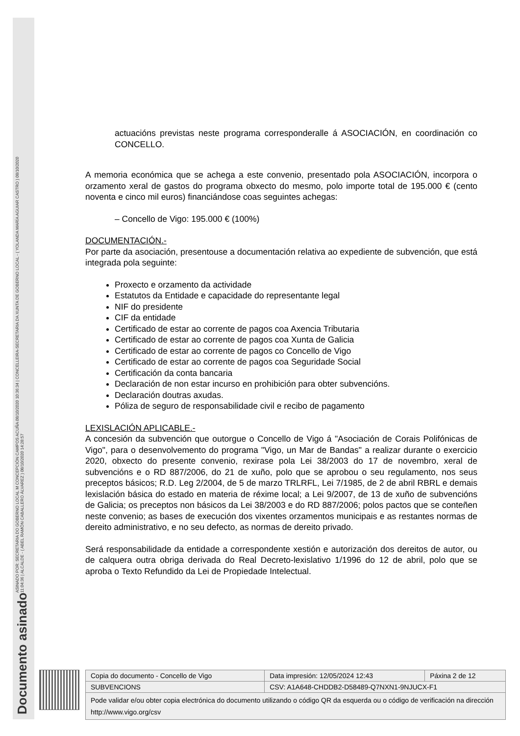Documento asinado ASINADO POR: SECRETARIA DO GOBERNO LOCAL M CONCEPCIÓN CAMPOS ACUÑA 08/10/2020 10:36:34 | CONCELLEIRA-SECRETARIA DA XUNTA DE GOBERNO LOCAL - ( YOLANDA MARÍA AGUIAR CASTRO ) 08/10/2020
11:04:36 | ALCALDE - ( ABEL RAMÓN CABALLERO ÁLVAREZ ) 08/10/2020 14:28:57
actuacións previstas neste programa corresponderalle á ASOCIACIÓN, en coordinación co CONCELLO.
A memoria económica que se achega a este convenio, presentado pola ASOCIACIÓN, incorpora o orzamento xeral de gastos do programa obxecto do mesmo, polo importe total de 195.000 € (cento noventa e cinco mil euros) financiándose coas seguintes achegas:
– Concello de Vigo: 195.000 € (100%)
DOCUMENTACIÓN.-
Por parte da asociación, presentouse a documentación relativa ao expediente de subvención, que está integrada pola seguinte:
Proxecto e orzamento da actividade
Estatutos da Entidade e capacidade do representante legal
NIF do presidente
CIF da entidade
Certificado de estar ao corrente de pagos coa Axencia Tributaria
Certificado de estar ao corrente de pagos coa Xunta de Galicia
Certificado de estar ao corrente de pagos co Concello de Vigo
Certificado de estar ao corrente de pagos coa Seguridade Social
Certificación da conta bancaria
Declaración de non estar incurso en prohibición para obter subvencións.
Declaración doutras axudas.
Póliza de seguro de responsabilidade civil e recibo de pagamento
LEXISLACIÓN APLICABLE.-
A concesión da subvención que outorgue o Concello de Vigo á "Asociación de Corais Polifónicas de Vigo", para o desenvolvemento do programa "Vigo, un Mar de Bandas" a realizar durante o exercicio 2020, obxecto do presente convenio, rexirase pola Lei 38/2003 do 17 de novembro, xeral de subvencións e o RD 887/2006, do 21 de xuño, polo que se aprobou o seu regulamento, nos seus preceptos básicos; R.D. Leg 2/2004, de 5 de marzo TRLRFL, Lei 7/1985, de 2 de abril RBRL e demais lexislación básica do estado en materia de réxime local; a Lei 9/2007, de 13 de xuño de subvencións de Galicia; os preceptos non básicos da Lei 38/2003 e do RD 887/2006; polos pactos que se conteñen neste convenio; as bases de execución dos vixentes orzamentos municipais e as restantes normas de dereito administrativo, e no seu defecto, as normas de dereito privado.
Será responsabilidade da entidade a correspondente xestión e autorización dos dereitos de autor, ou de calquera outra obriga derivada do Real Decreto-lexislativo 1/1996 do 12 de abril, polo que se aproba o Texto Refundido da Lei de Propiedade Intelectual.
| Copia do documento - Concello de Vigo | Data impresión: 12/05/2024 12:43 | Páxina 2 de 12 |
| SUBVENCIONS | CSV: A1A648-CHDDB2-D58489-Q7NXN1-9NJUCX-F1 | |
| Pode validar e/ou obter copia electrónica do documento utilizando o código QR da esquerda ou o código de verificación na dirección http://www.vigo.org/csv | | |